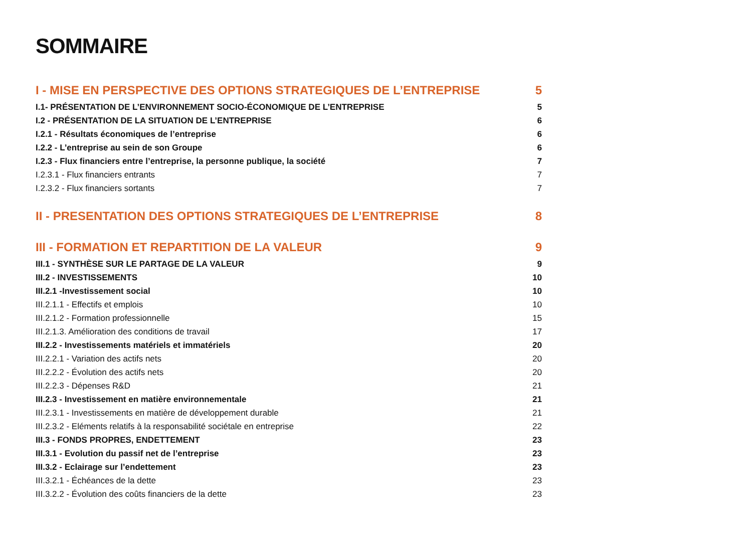SOMMAIRE
I - MISE EN PERSPECTIVE DES OPTIONS STRATEGIQUES DE L’ENTREPRISE 5
I.1- PRÉSENTATION DE L’ENVIRONNEMENT SOCIO-ÉCONOMIQUE DE L’ENTREPRISE 5
I.2 - PRÉSENTATION DE LA SITUATION DE L’ENTREPRISE 6
I.2.1 - Résultats économiques de l’entreprise 6
I.2.2 - L’entreprise au sein de son Groupe 6
I.2.3 - Flux financiers entre l’entreprise, la personne publique, la société 7
I.2.3.1 - Flux financiers entrants 7
I.2.3.2 - Flux financiers sortants 7
II - PRESENTATION DES OPTIONS STRATEGIQUES DE L’ENTREPRISE 8
III - FORMATION ET REPARTITION DE LA VALEUR 9
III.1 - SYNTHÈSE SUR LE PARTAGE DE LA VALEUR 9
III.2 - INVESTISSEMENTS 10
III.2.1 -Investissement social 10
III.2.1.1 - Effectifs et emplois 10
III.2.1.2 - Formation professionnelle 15
III.2.1.3. Amélioration des conditions de travail 17
III.2.2 - Investissements matériels et immatériels 20
III.2.2.1 - Variation des actifs nets 20
III.2.2.2 - Évolution des actifs nets 20
III.2.2.3 - Dépenses R&D 21
III.2.3 - Investissement en matière environnementale 21
III.2.3.1 - Investissements en matière de développement durable 21
III.2.3.2 - Eléments relatifs à la responsabilité sociétale en entreprise 22
III.3 - FONDS PROPRES, ENDETTEMENT 23
III.3.1 - Evolution du passif net de l’entreprise 23
III.3.2 - Eclairage sur l’endettement 23
III.3.2.1 - Échéances de la dette 23
III.3.2.2 - Évolution des coûts financiers de la dette 23